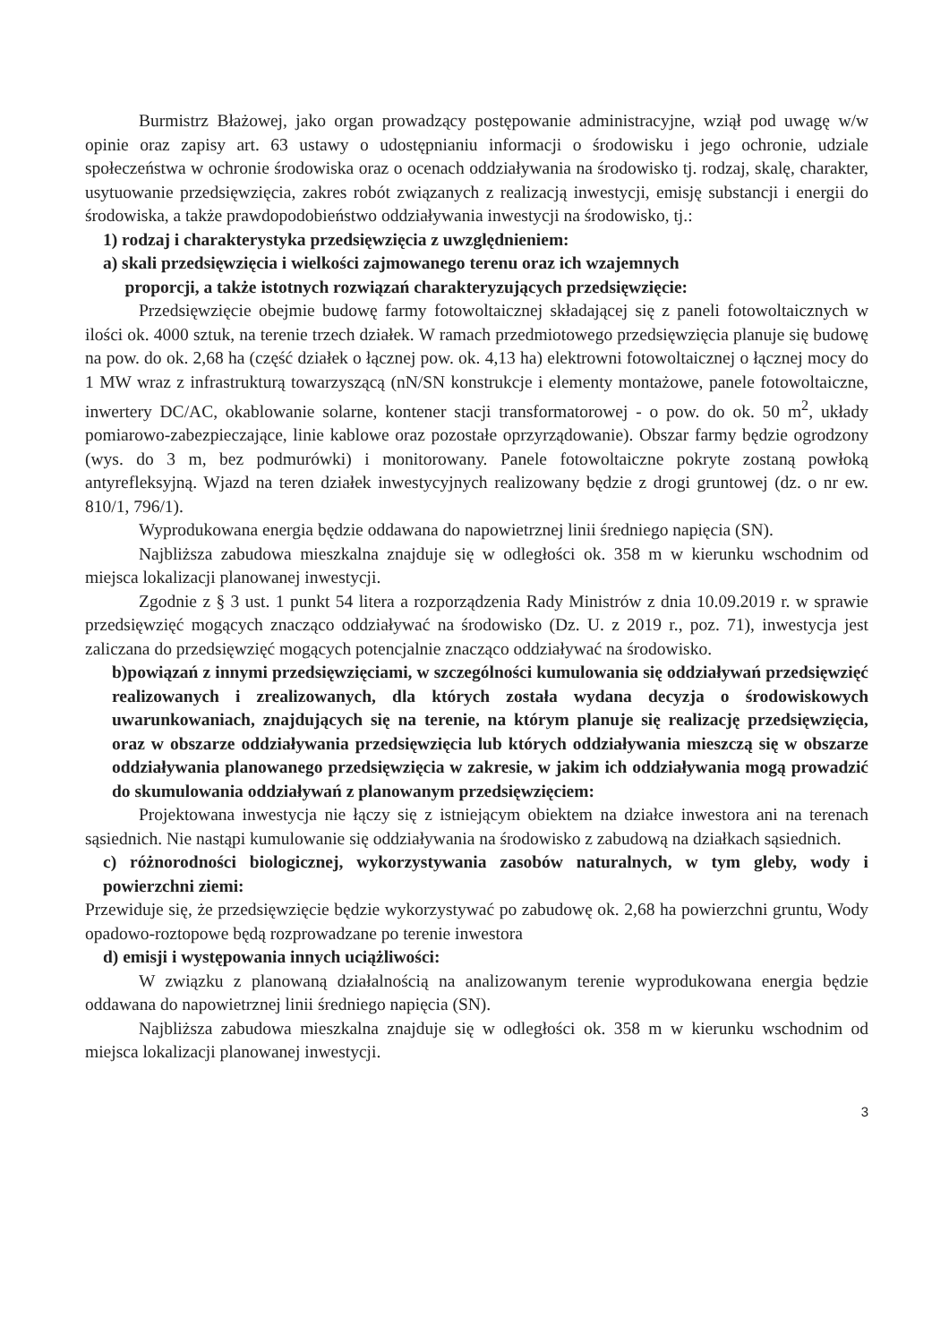Burmistrz Błażowej, jako organ prowadzący postępowanie administracyjne, wziął pod uwagę w/w opinie oraz zapisy art. 63 ustawy o udostępnianiu informacji o środowisku i jego ochronie, udziale społeczeństwa w ochronie środowiska oraz o ocenach oddziaływania na środowisko tj. rodzaj, skalę, charakter, usytuowanie przedsięwzięcia, zakres robót związanych z realizacją inwestycji, emisję substancji i energii do środowiska, a także prawdopodobieństwo oddziaływania inwestycji na środowisko, tj.:
1) rodzaj i charakterystyka przedsięwzięcia z uwzględnieniem:
a) skali przedsięwzięcia i wielkości zajmowanego terenu oraz ich wzajemnych
proporcji, a także istotnych rozwiązań charakteryzujących przedsięwzięcie:
Przedsięwzięcie obejmie budowę farmy fotowoltaicznej składającej się z paneli fotowoltaicznych w ilości ok. 4000 sztuk, na terenie trzech działek. W ramach przedmiotowego przedsięwzięcia planuje się budowę na pow. do ok. 2,68 ha (część działek o łącznej pow. ok. 4,13 ha) elektrowni fotowoltaicznej o łącznej mocy do 1 MW wraz z infrastrukturą towarzyszącą (nN/SN konstrukcje i elementy montażowe, panele fotowoltaiczne, inwertery DC/AC, okablowanie solarne, kontener stacji transformatorowej - o pow. do ok. 50 m<sup>2</sup>, układy pomiarowo-zabezpieczające, linie kablowe oraz pozostałe oprzyrządowanie). Obszar farmy będzie ogrodzony (wys. do 3 m, bez podmurówki) i monitorowany. Panele fotowoltaiczne pokryte zostaną powłoką antyrefleksyjną. Wjazd na teren działek inwestycyjnych realizowany będzie z drogi gruntowej (dz. o nr ew. 810/1, 796/1).
Wyprodukowana energia będzie oddawana do napowietrznej linii średniego napięcia (SN).
Najbliższa zabudowa mieszkalna znajduje się w odległości ok. 358 m w kierunku wschodnim od miejsca lokalizacji planowanej inwestycji.
Zgodnie z § 3 ust. 1 punkt 54 litera a rozporządzenia Rady Ministrów z dnia 10.09.2019 r. w sprawie przedsięwzięć mogących znacząco oddziaływać na środowisko (Dz. U. z 2019 r., poz. 71), inwestycja jest zaliczana do przedsięwzięć mogących potencjalnie znacząco oddziaływać na środowisko.
b)powiązań z innymi przedsięwzięciami, w szczególności kumulowania się oddziaływań przedsięwzięć realizowanych i zrealizowanych, dla których została wydana decyzja o środowiskowych uwarunkowaniach, znajdujących się na terenie, na którym planuje się realizację przedsięwzięcia, oraz w obszarze oddziaływania przedsięwzięcia lub których oddziaływania mieszczą się w obszarze oddziaływania planowanego przedsięwzięcia w zakresie, w jakim ich oddziaływania mogą prowadzić do skumulowania oddziaływań z planowanym przedsięwzięciem:
Projektowana inwestycja nie łączy się z istniejącym obiektem na działce inwestora ani na terenach sąsiednich. Nie nastąpi kumulowanie się oddziaływania na środowisko z zabudową na działkach sąsiednich.
c) różnorodności biologicznej, wykorzystywania zasobów naturalnych, w tym gleby, wody i powierzchni ziemi:
Przewiduje się, że przedsięwzięcie będzie wykorzystywać po zabudowę ok. 2,68 ha powierzchni gruntu, Wody opadowo-roztopowe będą rozprowadzane po terenie inwestora
d) emisji i występowania innych uciążliwości:
W związku z planowaną działalnością na analizowanym terenie wyprodukowana energia będzie oddawana do napowietrznej linii średniego napięcia (SN).
Najbliższa zabudowa mieszkalna znajduje się w odległości ok. 358 m w kierunku wschodnim od miejsca lokalizacji planowanej inwestycji.
3